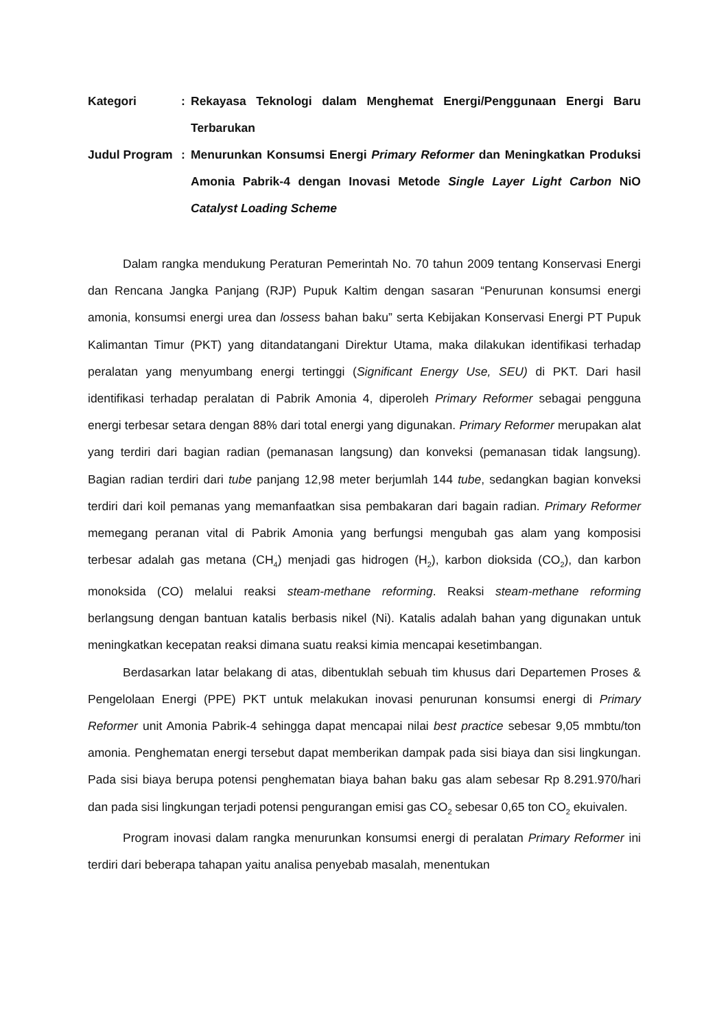Kategori
:
Rekayasa Teknologi dalam Menghemat Energi/Penggunaan Energi Baru Terbarukan
Judul Program
:
Menurunkan Konsumsi Energi Primary Reformer dan Meningkatkan Produksi Amonia Pabrik-4 dengan Inovasi Metode Single Layer Light Carbon NiO Catalyst Loading Scheme
Dalam rangka mendukung Peraturan Pemerintah No. 70 tahun 2009 tentang Konservasi Energi dan Rencana Jangka Panjang (RJP) Pupuk Kaltim dengan sasaran “Penurunan konsumsi energi amonia, konsumsi energi urea dan lossess bahan baku” serta Kebijakan Konservasi Energi PT Pupuk Kalimantan Timur (PKT) yang ditandatangani Direktur Utama, maka dilakukan identifikasi terhadap peralatan yang menyumbang energi tertinggi (Significant Energy Use, SEU) di PKT. Dari hasil identifikasi terhadap peralatan di Pabrik Amonia 4, diperoleh Primary Reformer sebagai pengguna energi terbesar setara dengan 88% dari total energi yang digunakan. Primary Reformer merupakan alat yang terdiri dari bagian radian (pemanasan langsung) dan konveksi (pemanasan tidak langsung). Bagian radian terdiri dari tube panjang 12,98 meter berjumlah 144 tube, sedangkan bagian konveksi terdiri dari koil pemanas yang memanfaatkan sisa pembakaran dari bagain radian. Primary Reformer memegang peranan vital di Pabrik Amonia yang berfungsi mengubah gas alam yang komposisi terbesar adalah gas metana (CH<sub>4</sub>) menjadi gas hidrogen (H<sub>2</sub>), karbon dioksida (CO<sub>2</sub>), dan karbon monoksida (CO) melalui reaksi steam-methane reforming. Reaksi steam-methane reforming berlangsung dengan bantuan katalis berbasis nikel (Ni). Katalis adalah bahan yang digunakan untuk meningkatkan kecepatan reaksi dimana suatu reaksi kimia mencapai kesetimbangan.
Berdasarkan latar belakang di atas, dibentuklah sebuah tim khusus dari Departemen Proses & Pengelolaan Energi (PPE) PKT untuk melakukan inovasi penurunan konsumsi energi di Primary Reformer unit Amonia Pabrik-4 sehingga dapat mencapai nilai best practice sebesar 9,05 mmbtu/ton amonia. Penghematan energi tersebut dapat memberikan dampak pada sisi biaya dan sisi lingkungan. Pada sisi biaya berupa potensi penghematan biaya bahan baku gas alam sebesar Rp 8.291.970/hari dan pada sisi lingkungan terjadi potensi pengurangan emisi gas CO<sub>2</sub> sebesar 0,65 ton CO<sub>2</sub> ekuivalen.
Program inovasi dalam rangka menurunkan konsumsi energi di peralatan Primary Reformer ini terdiri dari beberapa tahapan yaitu analisa penyebab masalah, menentukan